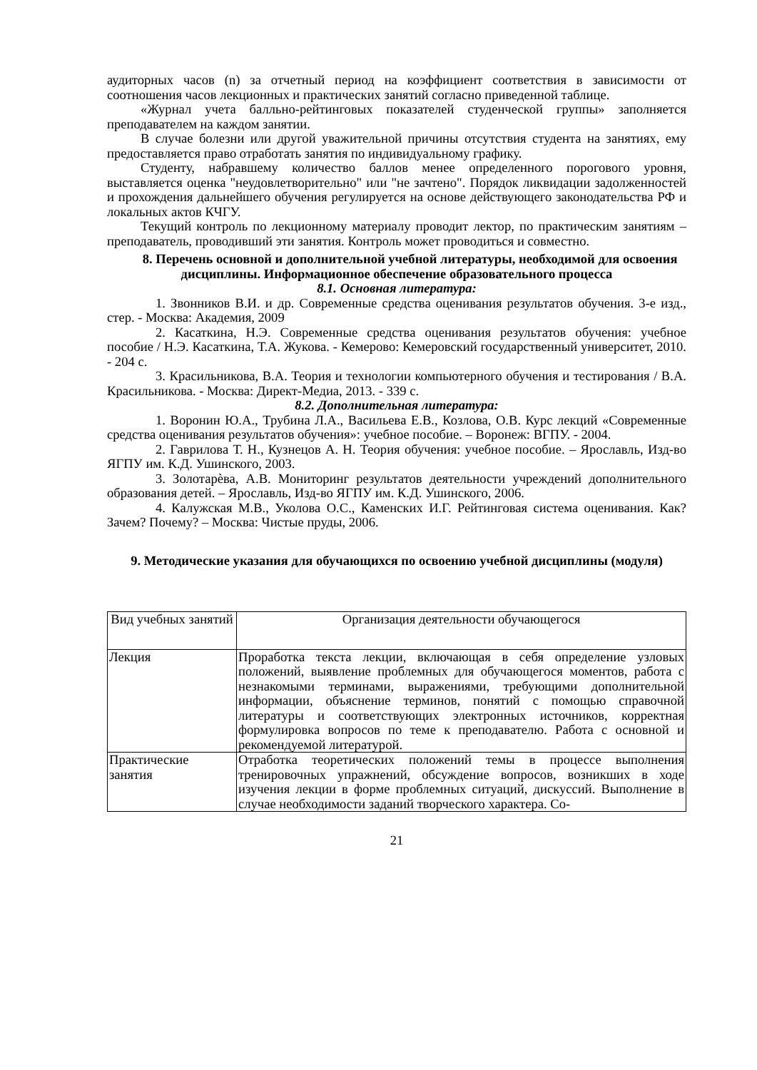аудиторных часов (n) за отчетный период на коэффициент соответствия в зависимости от соотношения часов лекционных и практических занятий согласно приведенной таблице.
«Журнал учета балльно-рейтинговых показателей студенческой группы» заполняется преподавателем на каждом занятии.
В случае болезни или другой уважительной причины отсутствия студента на занятиях, ему предоставляется право отработать занятия по индивидуальному графику.
Студенту, набравшему количество баллов менее определенного порогового уровня, выставляется оценка "неудовлетворительно" или "не зачтено". Порядок ликвидации задолженностей и прохождения дальнейшего обучения регулируется на основе действующего законодательства РФ и локальных актов КЧГУ.
Текущий контроль по лекционному материалу проводит лектор, по практическим занятиям – преподаватель, проводивший эти занятия. Контроль может проводиться и совместно.
8. Перечень основной и дополнительной учебной литературы, необходимой для освоения дисциплины. Информационное обеспечение образовательного процесса
8.1. Основная литература:
1. Звонников В.И. и др. Современные средства оценивания результатов обучения. 3-е изд., стер. - Москва: Академия, 2009
2. Касаткина, Н.Э. Современные средства оценивания результатов обучения: учебное пособие / Н.Э. Касаткина, Т.А. Жукова. - Кемерово: Кемеровский государственный университет, 2010. - 204 с.
3. Красильникова, В.А. Теория и технологии компьютерного обучения и тестирования / В.А. Красильникова. - Москва: Директ-Медиа, 2013. - 339 с.
8.2. Дополнительная литература:
1. Воронин Ю.А., Трубина Л.А., Васильева Е.В., Козлова, О.В. Курс лекций «Современные средства оценивания результатов обучения»: учебное пособие. – Воронеж: ВГПУ. - 2004.
2. Гаврилова Т. Н., Кузнецов А. Н. Теория обучения: учебное пособие. – Ярославль, Изд-во ЯГПУ им. К.Д. Ушинского, 2003.
3. Золотарѐва, А.В. Мониторинг результатов деятельности учреждений дополнительного образования детей. – Ярославль, Изд-во ЯГПУ им. К.Д. Ушинского, 2006.
4. Калужская М.В., Уколова О.С., Каменских И.Г. Рейтинговая система оценивания. Как? Зачем? Почему? – Москва: Чистые пруды, 2006.
9. Методические указания для обучающихся по освоению учебной дисциплины (модуля)
| Вид учебных занятий | Организация деятельности обучающегося |
| Лекция | Проработка текста лекции, включающая в себя определение узловых положений, выявление проблемных для обучающегося моментов, работа с незнакомыми терминами, выражениями, требующими дополнительной информации, объяснение терминов, понятий с помощью справочной литературы и соответствующих электронных источников, корректная формулировка вопросов по теме к преподавателю. Работа с основной и рекомендуемой литературой. |
| Практические занятия | Отработка теоретических положений темы в процессе выполнения тренировочных упражнений, обсуждение вопросов, возникших в ходе изучения лекции в форме проблемных ситуаций, дискуссий. Выполнение в случае необходимости заданий творческого характера. Со- |
21